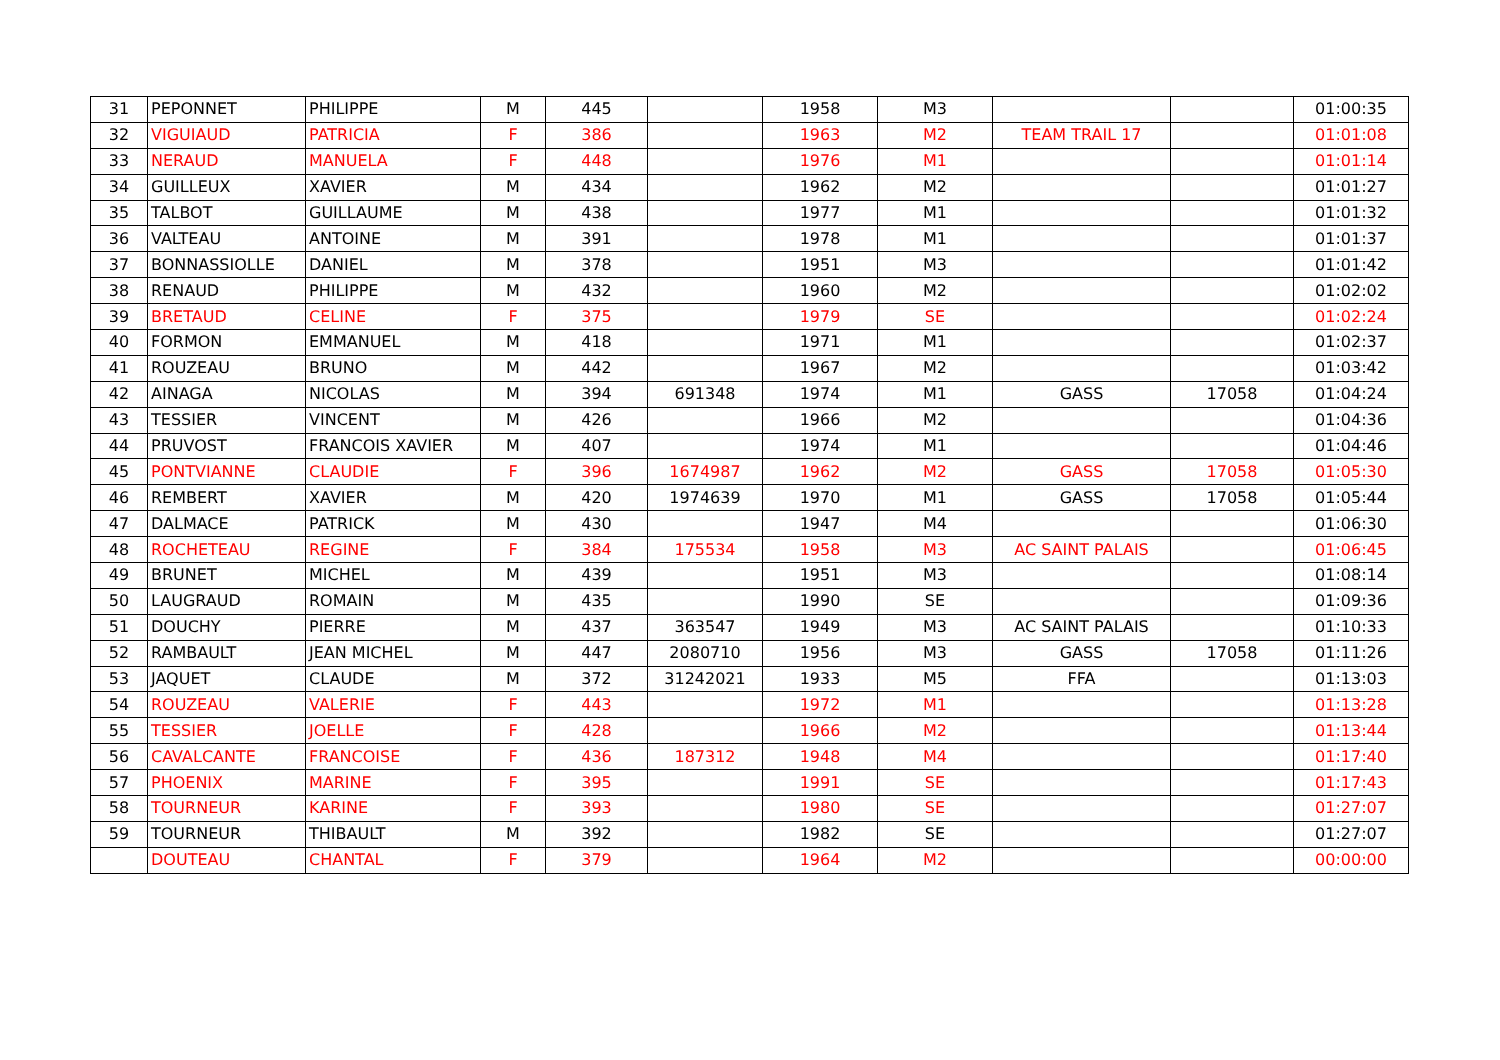| 31 | PEPONNET | PHILIPPE | M | 445 | | 1958 | M3 | | | 01:00:35 |
| 32 | VIGUIAUD | PATRICIA | F | 386 | | 1963 | M2 | TEAM TRAIL 17 | | 01:01:08 |
| 33 | NERAUD | MANUELA | F | 448 | | 1976 | M1 | | | 01:01:14 |
| 34 | GUILLEUX | XAVIER | M | 434 | | 1962 | M2 | | | 01:01:27 |
| 35 | TALBOT | GUILLAUME | M | 438 | | 1977 | M1 | | | 01:01:32 |
| 36 | VALTEAU | ANTOINE | M | 391 | | 1978 | M1 | | | 01:01:37 |
| 37 | BONNASSIOLLE | DANIEL | M | 378 | | 1951 | M3 | | | 01:01:42 |
| 38 | RENAUD | PHILIPPE | M | 432 | | 1960 | M2 | | | 01:02:02 |
| 39 | BRETAUD | CELINE | F | 375 | | 1979 | SE | | | 01:02:24 |
| 40 | FORMON | EMMANUEL | M | 418 | | 1971 | M1 | | | 01:02:37 |
| 41 | ROUZEAU | BRUNO | M | 442 | | 1967 | M2 | | | 01:03:42 |
| 42 | AINAGA | NICOLAS | M | 394 | 691348 | 1974 | M1 | GASS | 17058 | 01:04:24 |
| 43 | TESSIER | VINCENT | M | 426 | | 1966 | M2 | | | 01:04:36 |
| 44 | PRUVOST | FRANCOIS XAVIER | M | 407 | | 1974 | M1 | | | 01:04:46 |
| 45 | PONTVIANNE | CLAUDIE | F | 396 | 1674987 | 1962 | M2 | GASS | 17058 | 01:05:30 |
| 46 | REMBERT | XAVIER | M | 420 | 1974639 | 1970 | M1 | GASS | 17058 | 01:05:44 |
| 47 | DALMACE | PATRICK | M | 430 | | 1947 | M4 | | | 01:06:30 |
| 48 | ROCHETEAU | REGINE | F | 384 | 175534 | 1958 | M3 | AC SAINT PALAIS | | 01:06:45 |
| 49 | BRUNET | MICHEL | M | 439 | | 1951 | M3 | | | 01:08:14 |
| 50 | LAUGRAUD | ROMAIN | M | 435 | | 1990 | SE | | | 01:09:36 |
| 51 | DOUCHY | PIERRE | M | 437 | 363547 | 1949 | M3 | AC SAINT PALAIS | | 01:10:33 |
| 52 | RAMBAULT | JEAN MICHEL | M | 447 | 2080710 | 1956 | M3 | GASS | 17058 | 01:11:26 |
| 53 | JAQUET | CLAUDE | M | 372 | 31242021 | 1933 | M5 | FFA | | 01:13:03 |
| 54 | ROUZEAU | VALERIE | F | 443 | | 1972 | M1 | | | 01:13:28 |
| 55 | TESSIER | JOELLE | F | 428 | | 1966 | M2 | | | 01:13:44 |
| 56 | CAVALCANTE | FRANCOISE | F | 436 | 187312 | 1948 | M4 | | | 01:17:40 |
| 57 | PHOENIX | MARINE | F | 395 | | 1991 | SE | | | 01:17:43 |
| 58 | TOURNEUR | KARINE | F | 393 | | 1980 | SE | | | 01:27:07 |
| 59 | TOURNEUR | THIBAULT | M | 392 | | 1982 | SE | | | 01:27:07 |
| | DOUTEAU | CHANTAL | F | 379 | | 1964 | M2 | | | 00:00:00 |